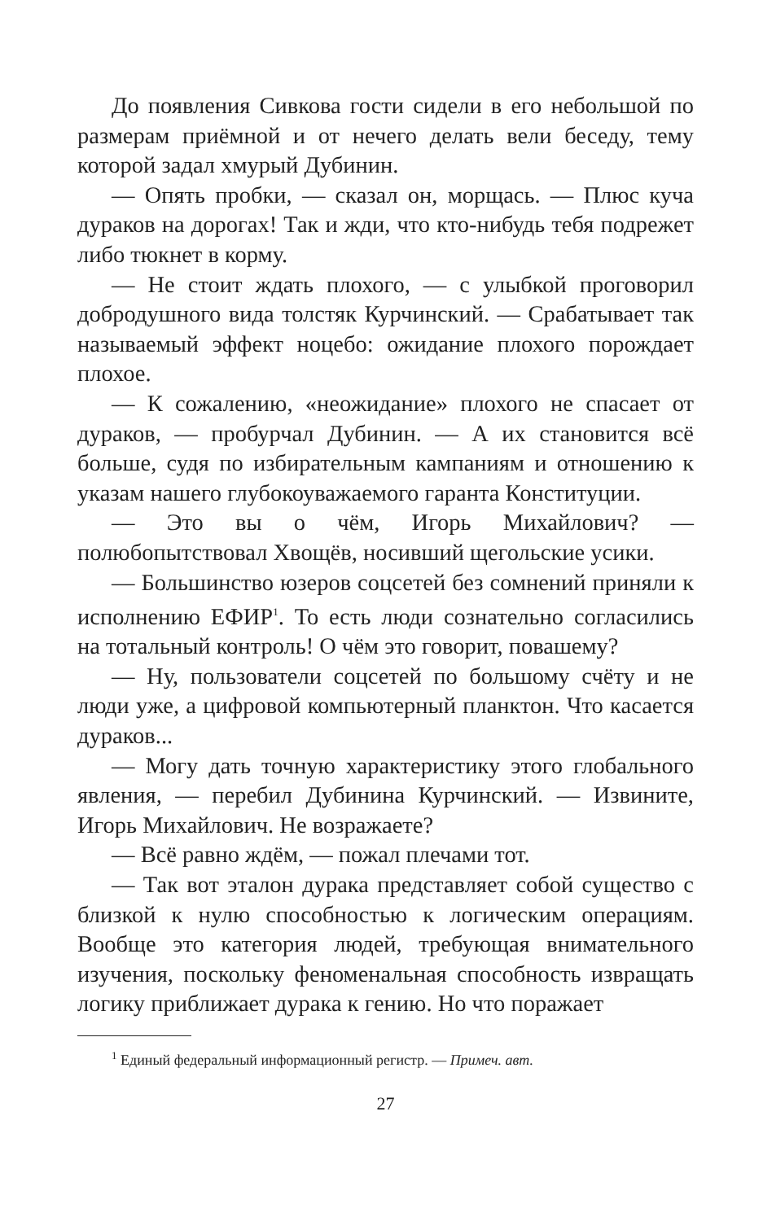До появления Сивкова гости сидели в его небольшой по размерам приёмной и от нечего делать вели беседу, тему которой задал хмурый Дубинин.
— Опять пробки, — сказал он, морщась. — Плюс куча дураков на дорогах! Так и жди, что кто-нибудь тебя подрежет либо тюкнет в корму.
— Не стоит ждать плохого, — с улыбкой проговорил добродушного вида толстяк Курчинский. — Срабатывает так называемый эффект ноцебо: ожидание плохого порождает плохое.
— К сожалению, «неожидание» плохого не спасает от дураков, — пробурчал Дубинин. — А их становится всё больше, судя по избирательным кампаниям и отношению к указам нашего глубокоуважаемого гаранта Конституции.
— Это вы о чём, Игорь Михайлович? — полюбопытствовал Хвощёв, носивший щегольские усики.
— Большинство юзеров соцсетей без сомнений приняли к исполнению ЕФИР<sup>1</sup>. То есть люди сознательно согласились на тотальный контроль! О чём это говорит, повашему?
— Ну, пользователи соцсетей по большому счёту и не люди уже, а цифровой компьютерный планктон. Что касается дураков...
— Могу дать точную характеристику этого глобального явления, — перебил Дубинина Курчинский. — Извините, Игорь Михайлович. Не возражаете?
— Всё равно ждём, — пожал плечами тот.
— Так вот эталон дурака представляет собой существо с близкой к нулю способностью к логическим операциям. Вообще это категория людей, требующая внимательного изучения, поскольку феноменальная способность извращать логику приближает дурака к гению. Но что поражает
<sup>1</sup> Единый федеральный информационный регистр. — Примеч. авт.
27